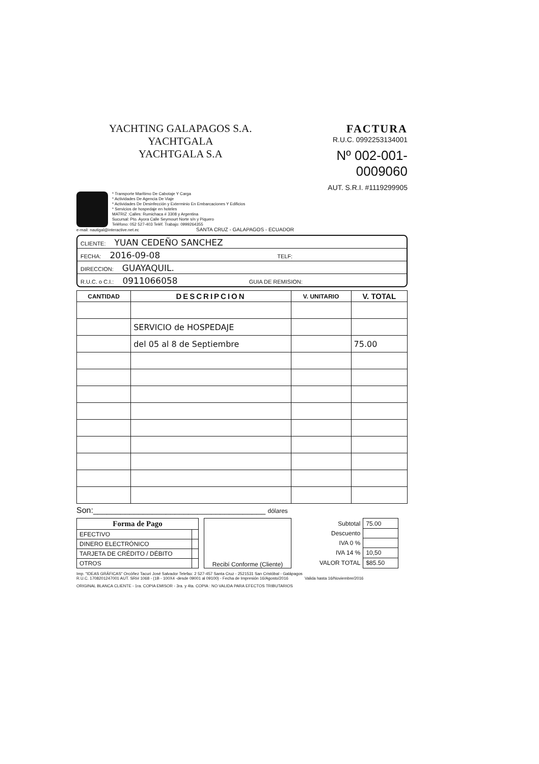YACHTING GALAPAGOS S.A. YACHTGALA
YACHTGALA S.A
FACTURA
R.U.C. 0992253134001
Nº 002-001- 0009060
AUT. S.R.I. #1119299905
* Transporte Marítimo De Cabotaje Y Carga
* Actividades De Agencia De Viaje
* Actividades De Desinfección y Exterminio En Embarcaciones Y Edificios
* Servicios de hospedaje en hoteles
MATRIZ :Calles: Rumichaca # 3308 y Argentina
Sucursal: Pto. Ayora Calle Seymourt Norte s/n y Piquero
Teléfono: 052 527-403 Teléf. Trabajo: 0999264355
e-mail: nautigal@interactive.net.ec SANTA CRUZ - GALAPAGOS - ECUADOR
CLIENTE: YUAN CEDEÑO SANCHEZ
FECHA: 2016-09-08 TELF:
DIRECCION: GUAYAQUIL.
R.U.C. o C.I.: 0911066058 GUIA DE REMISION:
| CANTIDAD | DESCRIPCION | V. UNITARIO | V. TOTAL |
| --- | --- | --- | --- |
| | SERVICIO de HOSPEDAJE | | |
| | del 05 al 8 de Septiembre | | 75.00 |
Son:______________________________________ dólares
| Forma de Pago | |
| --- | --- |
| EFECTIVO | |
| DINERO ELECTRÓNICO | |
| TARJETA DE CRÉDITO / DÉBITO | |
| OTROS | |
Recibí Conforme (Cliente)
| Subtotal | 75.00 |
| Descuento | |
| IVA 0 % | |
| IVA 14 % | 10,50 |
| VALOR TOTAL | $85.50 |
Imp. "IDEAS GRÁFICAS" Orcóñez Tacuri José Salvador Telefax: 2 527-457 Santa Cruz - 2521531 San Cristóbal - Galápagos
R.U.C. 1708201247001 AUT. SRI# 1068 - (1B - 100X4 -desde 09001 al 09100) - Fecha de Impresión 16/Agosto/2016 Valida hasta 16/Noviembre/2016
ORIGINAL BLANCA CLIENTE - 1ra. COPIA EMISOR - 3ra. y 4ta. COPIA : NO VALIDA PARA EFECTOS TRIBUTARIOS